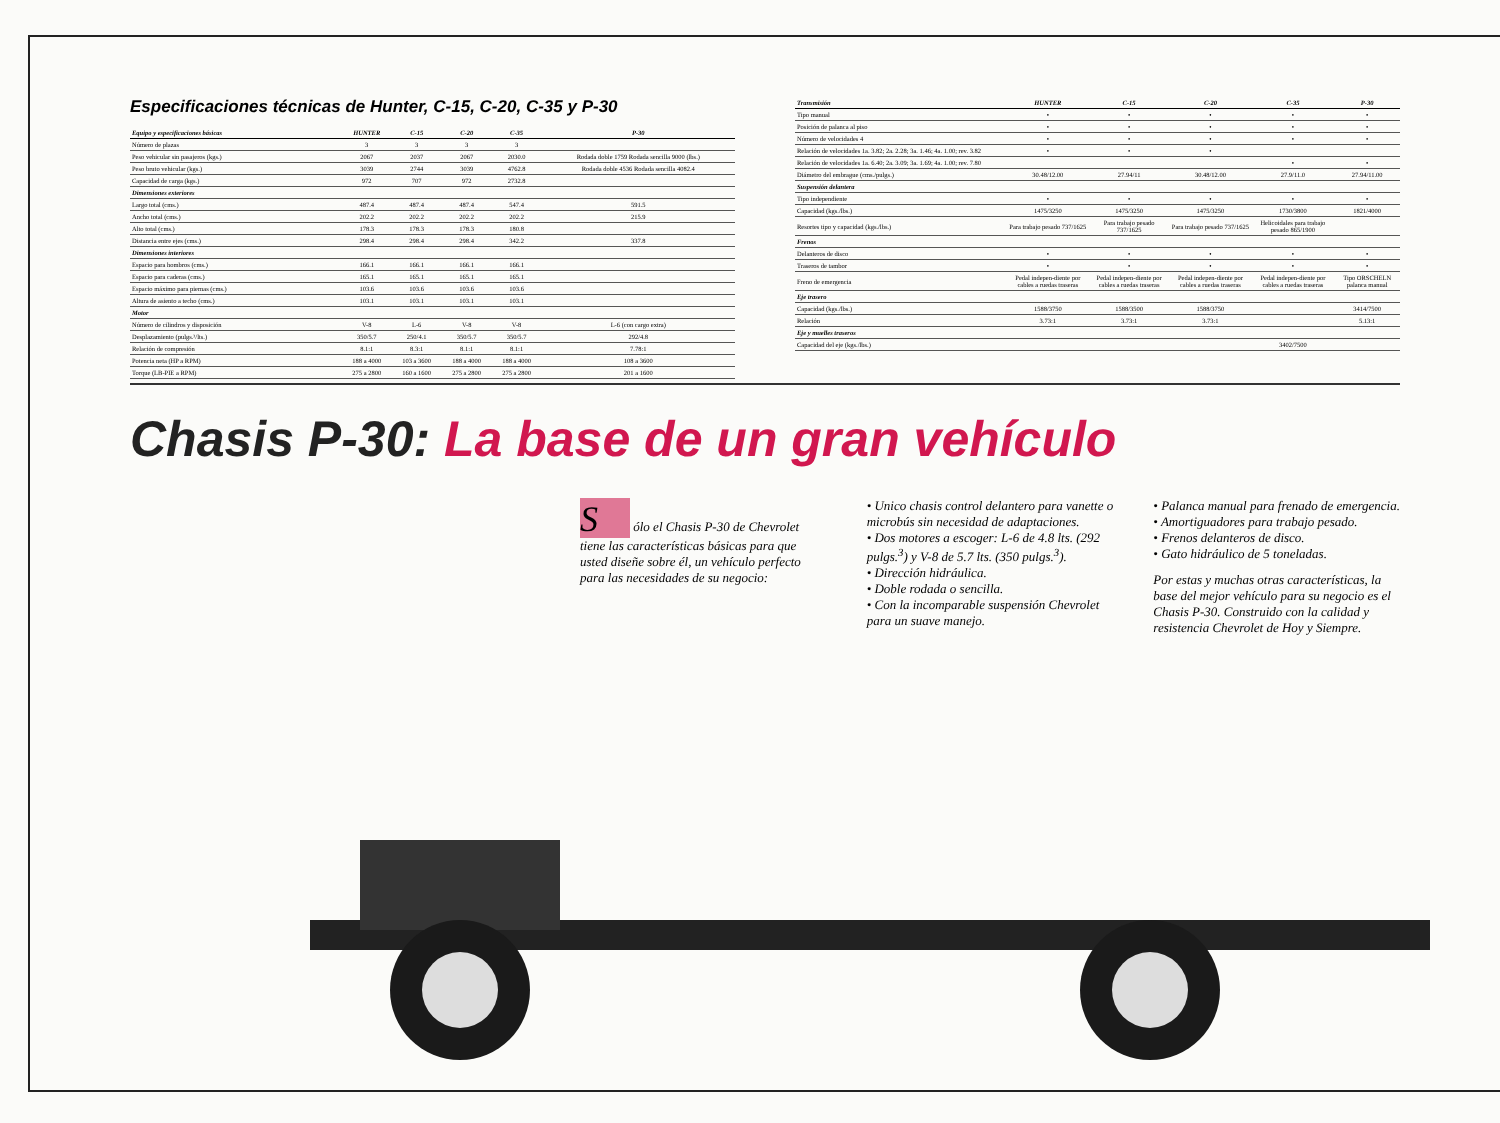Especificaciones técnicas de Hunter, C-15, C-20, C-35 y P-30
| Equipo y especificaciones básicas | HUNTER | C-15 | C-20 | C-35 | P-30 |
| --- | --- | --- | --- | --- | --- |
| Número de plazas | 3 | 3 | 3 | 3 | |
| Peso vehicular sin pasajeros (kgs.) | 2067 | 2037 | 2067 | 2030.0 | Rodada doble 1759 Rodada sencilla 9000 (lbs.) |
| Peso bruto vehicular (kgs.) | 3039 | 2744 | 3039 | 4762.8 | Rodada doble 4536 Rodada sencilla 4082.4 |
| Capacidad de carga (kgs.) | 972 | 707 | 972 | 2732.8 | |
| Dimensiones exteriores | | | | | |
| Largo total (cms.) | 487.4 | 487.4 | 487.4 | 547.4 | 591.5 |
| Ancho total (cms.) | 202.2 | 202.2 | 202.2 | 202.2 | 215.9 |
| Alto total (cms.) | 178.3 | 178.3 | 178.3 | 180.8 | |
| Distancia entre ejes (cms.) | 298.4 | 298.4 | 298.4 | 342.2 | 337.8 |
| Dimensiones interiores | | | | | |
| Espacio para hombros (cms.) | 166.1 | 166.1 | 166.1 | 166.1 | |
| Espacio para caderas (cms.) | 165.1 | 165.1 | 165.1 | 165.1 | |
| Espacio máximo para piernas (cms.) | 103.6 | 103.6 | 103.6 | 103.6 | |
| Altura de asiento a techo (cms.) | 103.1 | 103.1 | 103.1 | 103.1 | |
| Motor | | | | | |
| Número de cilindros y disposición | V-8 | L-6 | V-8 | V-8 | L-6 (con cargo extra) |
| Desplazamiento (pulgs.³/lts.) | 350/5.7 | 250/4.1 | 350/5.7 | 350/5.7 | 292/4.8 |
| Relación de compresión | 8.1:1 | 8.3:1 | 8.1:1 | 8.1:1 | 7.78:1 |
| Potencia neta (HP a RPM) | 188 a 4000 | 103 a 3600 | 188 a 4000 | 188 a 4000 | 108 a 3600 |
| Torque (LB-PIE a RPM) | 275 a 2800 | 160 a 1600 | 275 a 2800 | 275 a 2800 | 201 a 1600 |
| Transmisión | HUNTER | C-15 | C-20 | C-35 | P-30 |
| --- | --- | --- | --- | --- | --- |
| Tipo manual | • | • | • | • | • |
| Posición de palanca al piso | • | • | • | • | • |
| Número de velocidades 4 | • | • | • | • | • |
| Relación de velocidades 1a. 3.82; 2a. 2.28; 3a. 1.46; 4a. 1.00; rev. 3.82 | • | • | • | | |
| Relación de velocidades 1a. 6.40; 2a. 3.09; 3a. 1.69; 4a. 1.00; rev. 7.80 | | | | • | • |
| Diámetro del embrague (cms./pulgs.) | 30.48/12.00 | 27.94/11 | 30.48/12.00 | 27.9/11.0 | 27.94/11.00 |
| Suspensión delantera | | | | | |
| Tipo independiente | • | • | • | • | • |
| Capacidad (kgs./lbs.) | 1475/3250 | 1475/3250 | 1475/3250 | 1730/3800 | 1821/4000 |
| Resortes tipo y capacidad (kgs./lbs.) | Para trabajo pesado 737/1625 | Para trabajo pesado 737/1625 | Para trabajo pesado 737/1625 | Helicoidales para trabajo pesado 865/1900 | |
| Frenos | | | | | |
| Delanteros de disco | • | • | • | • | • |
| Traseros de tambor | • | • | • | • | • |
| Freno de emergencia | Pedal indepen-diente por cables a ruedas traseras | Pedal indepen-diente por cables a ruedas traseras | Pedal indepen-diente por cables a ruedas traseras | Pedal indepen-diente por cables a ruedas traseras | Tipo ORSCHELN palanca manual |
| Eje trasero | | | | | |
| Capacidad (kgs./lbs.) | 1588/3750 | 1588/3500 | 1588/3750 | | 3414/7500 |
| Relación | 3.73:1 | 3.73:1 | 3.73:1 | | 5.13:1 |
| Eje y muelles traseros | | | | | |
| Capacidad del eje (kgs./lbs.) | | | | 3402/7500 | |
Chasis P-30: La base de un gran vehículo
S ólo el Chasis P-30 de Chevrolet tiene las características básicas para que usted diseñe sobre él, un vehículo perfecto para las necesidades de su negocio:
• Unico chasis control delantero para vanette o microbús sin necesidad de adaptaciones.
• Dos motores a escoger: L-6 de 4.8 lts. (292 pulgs.<sup>3</sup>) y V-8 de 5.7 lts. (350 pulgs.<sup>3</sup>).
• Dirección hidráulica.
• Doble rodada o sencilla.
• Con la incomparable suspensión Chevrolet para un suave manejo.
• Palanca manual para frenado de emergencia.
• Amortiguadores para trabajo pesado.
• Frenos delanteros de disco.
• Gato hidráulico de 5 toneladas.
Por estas y muchas otras características, la base del mejor vehículo para su negocio es el Chasis P-30. Construido con la calidad y resistencia Chevrolet de Hoy y Siempre.